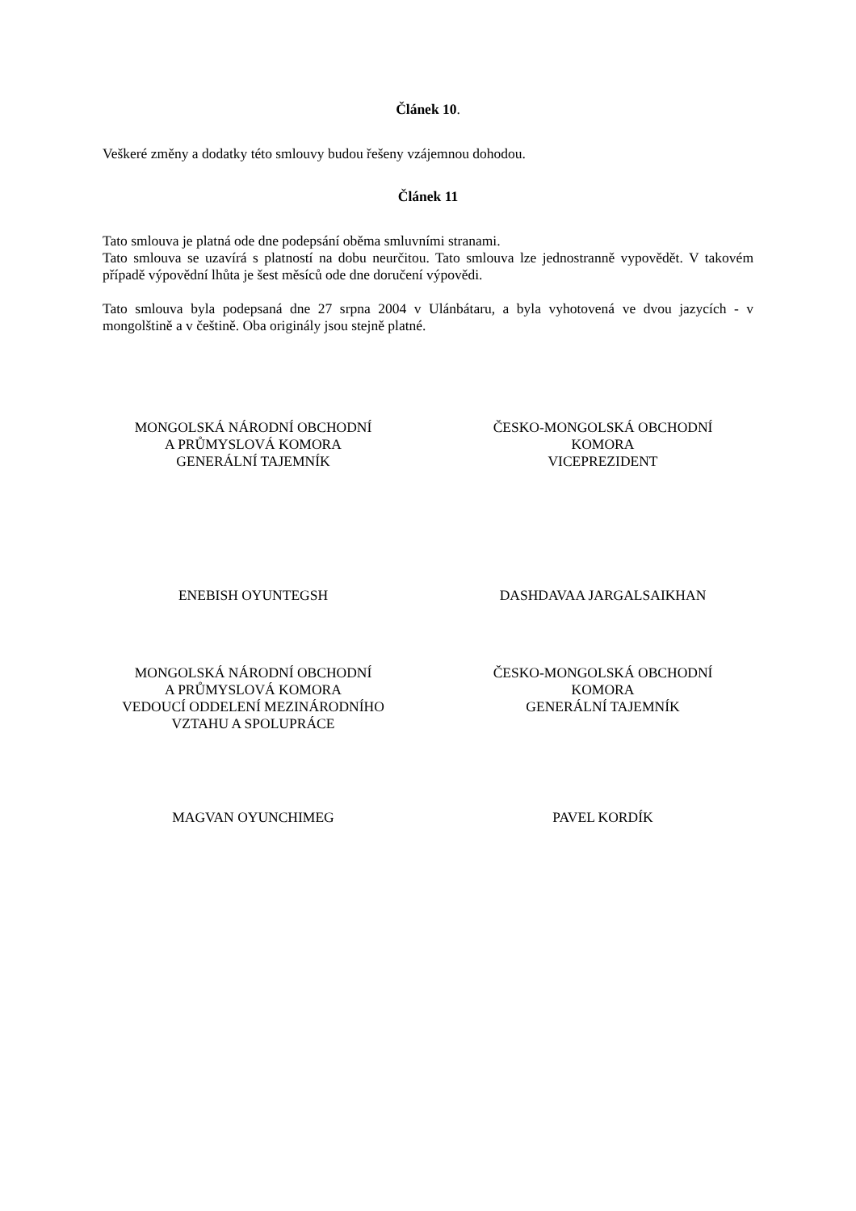Článek 10.
Veškeré změny a dodatky této smlouvy budou řešeny vzájemnou dohodou.
Článek 11
Tato smlouva je platná ode dne podepsání oběma smluvními stranami.
Tato smlouva se uzavírá s platností na dobu neurčitou. Tato smlouva lze jednostranně vypovědět. V takovém případě výpovědní lhůta je šest měsíců ode dne doručení výpovědi.
Tato smlouva byla podepsaná dne 27 srpna 2004 v Ulánbátaru, a byla vyhotovená ve dvou jazycích - v mongolštině a v češtině. Oba originály jsou stejně platné.
MONGOLSKÁ NÁRODNÍ OBCHODNÍ
A PRŮMYSLOVÁ KOMORA
GENERÁLNÍ TAJEMNÍK
ČESKO-MONGOLSKÁ OBCHODNÍ
KOMORA
VICEPREZIDENT
ENEBISH OYUNTEGSH DASHDAVAA JARGALSAIKHAN
MONGOLSKÁ NÁRODNÍ OBCHODNÍ
A PRŮMYSLOVÁ KOMORA
VEDOUCÍ ODDELENÍ MEZINÁRODNÍHO
VZTAHU A SPOLUPRÁCE
ČESKO-MONGOLSKÁ OBCHODNÍ
KOMORA
GENERÁLNÍ TAJEMNÍK
MAGVAN OYUNCHIMEG PAVEL KORDÍK